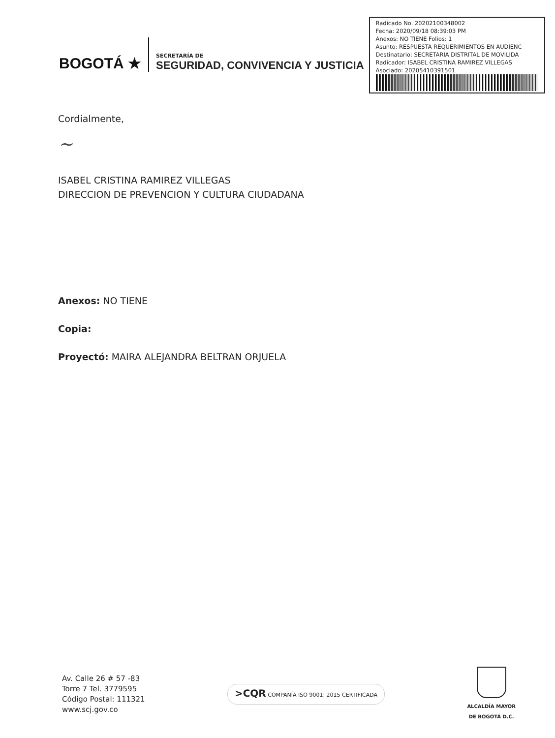BOGOTÁ ★
SECRETARÍA DE
SEGURIDAD, CONVIVENCIA Y JUSTICIA
Radicado No. 20202100348002
Fecha: 2020/09/18 08:39:03 PM
Anexos: NO TIENE Folios: 1
Asunto: RESPUESTA REQUERIMIENTOS EN AUDIENC
Destinatario: SECRETARIA DISTRITAL DE MOVILIDA
Radicador: ISABEL CRISTINA RAMIREZ VILLEGAS
Asociado: 20205410391501
Cordialmente,
~
ISABEL CRISTINA RAMIREZ VILLEGAS
DIRECCION DE PREVENCION Y CULTURA CIUDADANA
Anexos: NO TIENE
Copia:
Proyectó: MAIRA ALEJANDRA BELTRAN ORJUELA
Av. Calle 26 # 57 -83
Torre 7 Tel. 3779595
Código Postal: 111321
www.scj.gov.co
>CQR COMPAÑÍA ISO 9001: 2015 CERTIFICADA
ALCALDÍA MAYOR
DE BOGOTÁ D.C.